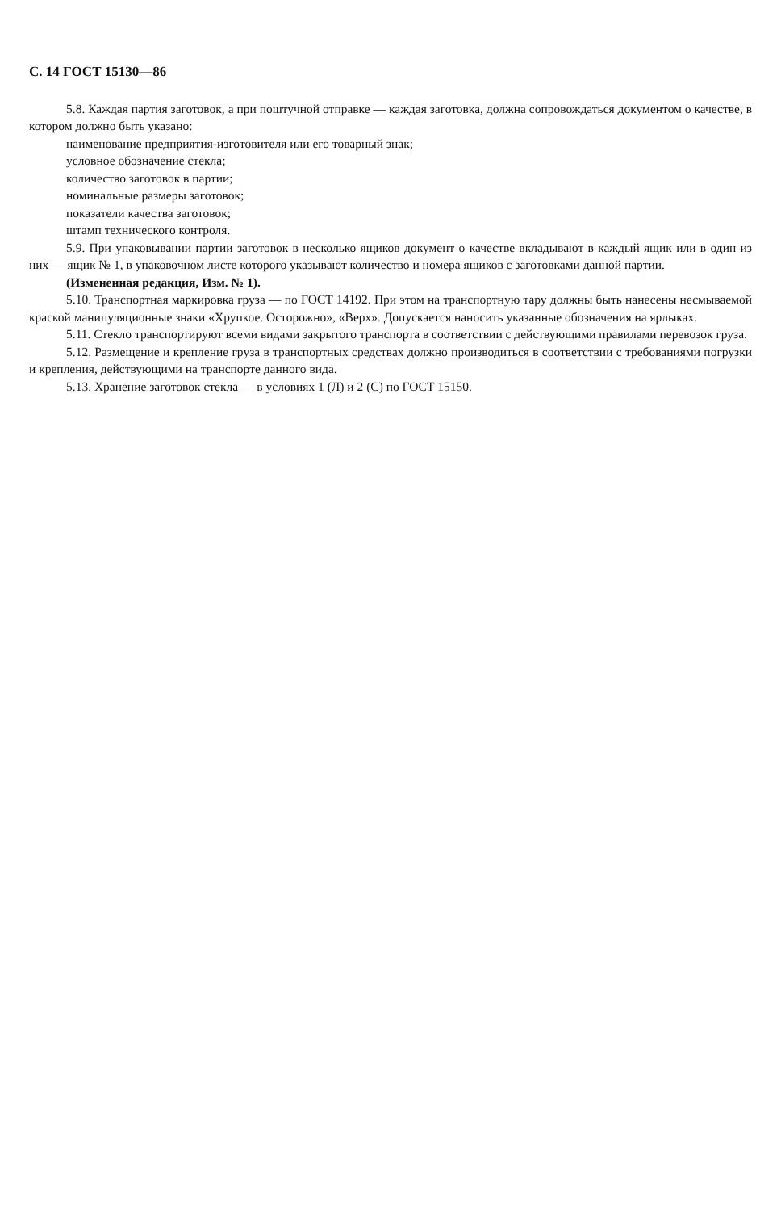С. 14 ГОСТ 15130—86
5.8. Каждая партия заготовок, а при поштучной отправке — каждая заготовка, должна сопровождаться документом о качестве, в котором должно быть указано:
наименование предприятия-изготовителя или его товарный знак;
условное обозначение стекла;
количество заготовок в партии;
номинальные размеры заготовок;
показатели качества заготовок;
штамп технического контроля.
5.9. При упаковывании партии заготовок в несколько ящиков документ о качестве вкладывают в каждый ящик или в один из них — ящик № 1, в упаковочном листе которого указывают количество и номера ящиков с заготовками данной партии.
(Измененная редакция, Изм. № 1).
5.10. Транспортная маркировка груза — по ГОСТ 14192. При этом на транспортную тару должны быть нанесены несмываемой краской манипуляционные знаки «Хрупкое. Осторожно», «Верх». Допускается наносить указанные обозначения на ярлыках.
5.11. Стекло транспортируют всеми видами закрытого транспорта в соответствии с действующими правилами перевозок груза.
5.12. Размещение и крепление груза в транспортных средствах должно производиться в соответствии с требованиями погрузки и крепления, действующими на транспорте данного вида.
5.13. Хранение заготовок стекла — в условиях 1 (Л) и 2 (С) по ГОСТ 15150.